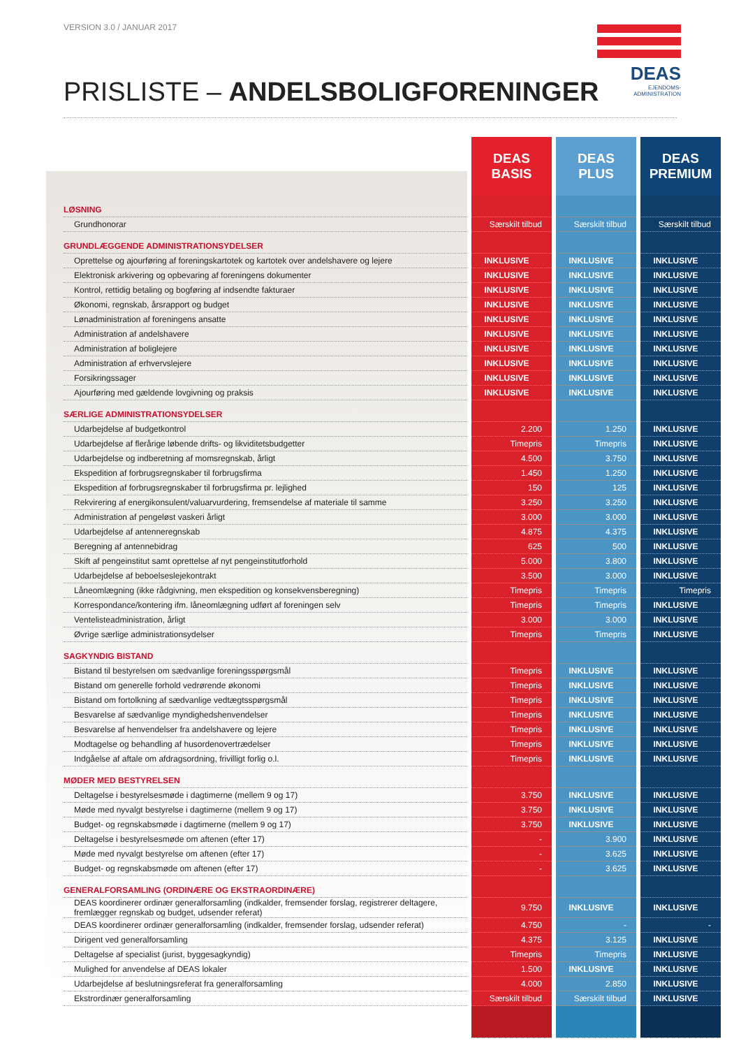VERSION 3.0 / JANUAR 2017
DEAS
EJENDOMS-
ADMINISTRATION
PRISLISTE – ANDELSBOLIGFORENINGER
| | DEAS BASIS | DEAS PLUS | DEAS PREMIUM |
| --- | --- | --- | --- |
| LØSNING | | | |
| Grundhonorar | Særskilt tilbud | Særskilt tilbud | Særskilt tilbud |
| GRUNDLÆGGENDE ADMINISTRATIONSYDELSER | | | |
| Oprettelse og ajourføring af foreningskartotek og kartotek over andelshavere og lejere | INKLUSIVE | INKLUSIVE | INKLUSIVE |
| Elektronisk arkivering og opbevaring af foreningens dokumenter | INKLUSIVE | INKLUSIVE | INKLUSIVE |
| Kontrol, rettidig betaling og bogføring af indsendte fakturaer | INKLUSIVE | INKLUSIVE | INKLUSIVE |
| Økonomi, regnskab, årsrapport og budget | INKLUSIVE | INKLUSIVE | INKLUSIVE |
| Lønadministration af foreningens ansatte | INKLUSIVE | INKLUSIVE | INKLUSIVE |
| Administration af andelshavere | INKLUSIVE | INKLUSIVE | INKLUSIVE |
| Administration af boliglejere | INKLUSIVE | INKLUSIVE | INKLUSIVE |
| Administration af erhvervslejere | INKLUSIVE | INKLUSIVE | INKLUSIVE |
| Forsikringssager | INKLUSIVE | INKLUSIVE | INKLUSIVE |
| Ajourføring med gældende lovgivning og praksis | INKLUSIVE | INKLUSIVE | INKLUSIVE |
| SÆRLIGE ADMINISTRATIONSYDELSER | | | |
| Udarbejdelse af budgetkontrol | 2.200 | 1.250 | INKLUSIVE |
| Udarbejdelse af flerårige løbende drifts- og likviditetsbudgetter | Timepris | Timepris | INKLUSIVE |
| Udarbejdelse og indberetning af momsregnskab, årligt | 4.500 | 3.750 | INKLUSIVE |
| Ekspedition af forbrugsregnskaber til forbrugsfirma | 1.450 | 1.250 | INKLUSIVE |
| Ekspedition af forbrugsregnskaber til forbrugsfirma pr. lejlighed | 150 | 125 | INKLUSIVE |
| Rekvirering af energikonsulent/valuarvurdering, fremsendelse af materiale til samme | 3.250 | 3.250 | INKLUSIVE |
| Administration af pengeløst vaskeri årligt | 3.000 | 3.000 | INKLUSIVE |
| Udarbejdelse af antenneregnskab | 4.875 | 4.375 | INKLUSIVE |
| Beregning af antennebidrag | 625 | 500 | INKLUSIVE |
| Skift af pengeinstitut samt oprettelse af nyt pengeinstitutforhold | 5.000 | 3.800 | INKLUSIVE |
| Udarbejdelse af beboelseslejekontrakt | 3.500 | 3.000 | INKLUSIVE |
| Låneomlægning (ikke rådgivning, men ekspedition og konsekvensberegning) | Timepris | Timepris | Timepris |
| Korrespondance/kontering ifm. låneomlægning udført af foreningen selv | Timepris | Timepris | INKLUSIVE |
| Ventelisteadministration, årligt | 3.000 | 3.000 | INKLUSIVE |
| Øvrige særlige administrationsydelser | Timepris | Timepris | INKLUSIVE |
| SAGKYNDIG BISTAND | | | |
| Bistand til bestyrelsen om sædvanlige foreningsspørgsmål | Timepris | INKLUSIVE | INKLUSIVE |
| Bistand om generelle forhold vedrørende økonomi | Timepris | INKLUSIVE | INKLUSIVE |
| Bistand om fortolkning af sædvanlige vedtægtsspørgsmål | Timepris | INKLUSIVE | INKLUSIVE |
| Besvarelse af sædvanlige myndighedshenvendelser | Timepris | INKLUSIVE | INKLUSIVE |
| Besvarelse af henvendelser fra andelshavere og lejere | Timepris | INKLUSIVE | INKLUSIVE |
| Modtagelse og behandling af husordenovertrædelser | Timepris | INKLUSIVE | INKLUSIVE |
| Indgåelse af aftale om afdragsordning, frivilligt forlig o.l. | Timepris | INKLUSIVE | INKLUSIVE |
| MØDER MED BESTYRELSEN | | | |
| Deltagelse i bestyrelsesmøde i dagtimerne (mellem 9 og 17) | 3.750 | INKLUSIVE | INKLUSIVE |
| Møde med nyvalgt bestyrelse i dagtimerne (mellem 9 og 17) | 3.750 | INKLUSIVE | INKLUSIVE |
| Budget- og regnskabsmøde i dagtimerne (mellem 9 og 17) | 3.750 | INKLUSIVE | INKLUSIVE |
| Deltagelse i bestyrelsesmøde om aftenen (efter 17) | - | 3.900 | INKLUSIVE |
| Møde med nyvalgt bestyrelse om aftenen (efter 17) | - | 3.625 | INKLUSIVE |
| Budget- og regnskabsmøde om aftenen (efter 17) | - | 3.625 | INKLUSIVE |
| GENERALFORSAMLING (ORDINÆRE OG EKSTRAORDINÆRE) | | | |
| DEAS koordinerer ordinær generalforsamling (indkalder, fremsender forslag, registrerer deltagere, fremlægger regnskab og budget, udsender referat) | 9.750 | INKLUSIVE | INKLUSIVE |
| DEAS koordinerer ordinær generalforsamling (indkalder, fremsender forslag, udsender referat) | 4.750 | - | - |
| Dirigent ved generalforsamling | 4.375 | 3.125 | INKLUSIVE |
| Deltagelse af specialist (jurist, byggesagkyndig) | Timepris | Timepris | INKLUSIVE |
| Mulighed for anvendelse af DEAS lokaler | 1.500 | INKLUSIVE | INKLUSIVE |
| Udarbejdelse af beslutningsreferat fra generalforsamling | 4.000 | 2.850 | INKLUSIVE |
| Ekstrordinær generalforsamling | Særskilt tilbud | Særskilt tilbud | INKLUSIVE |